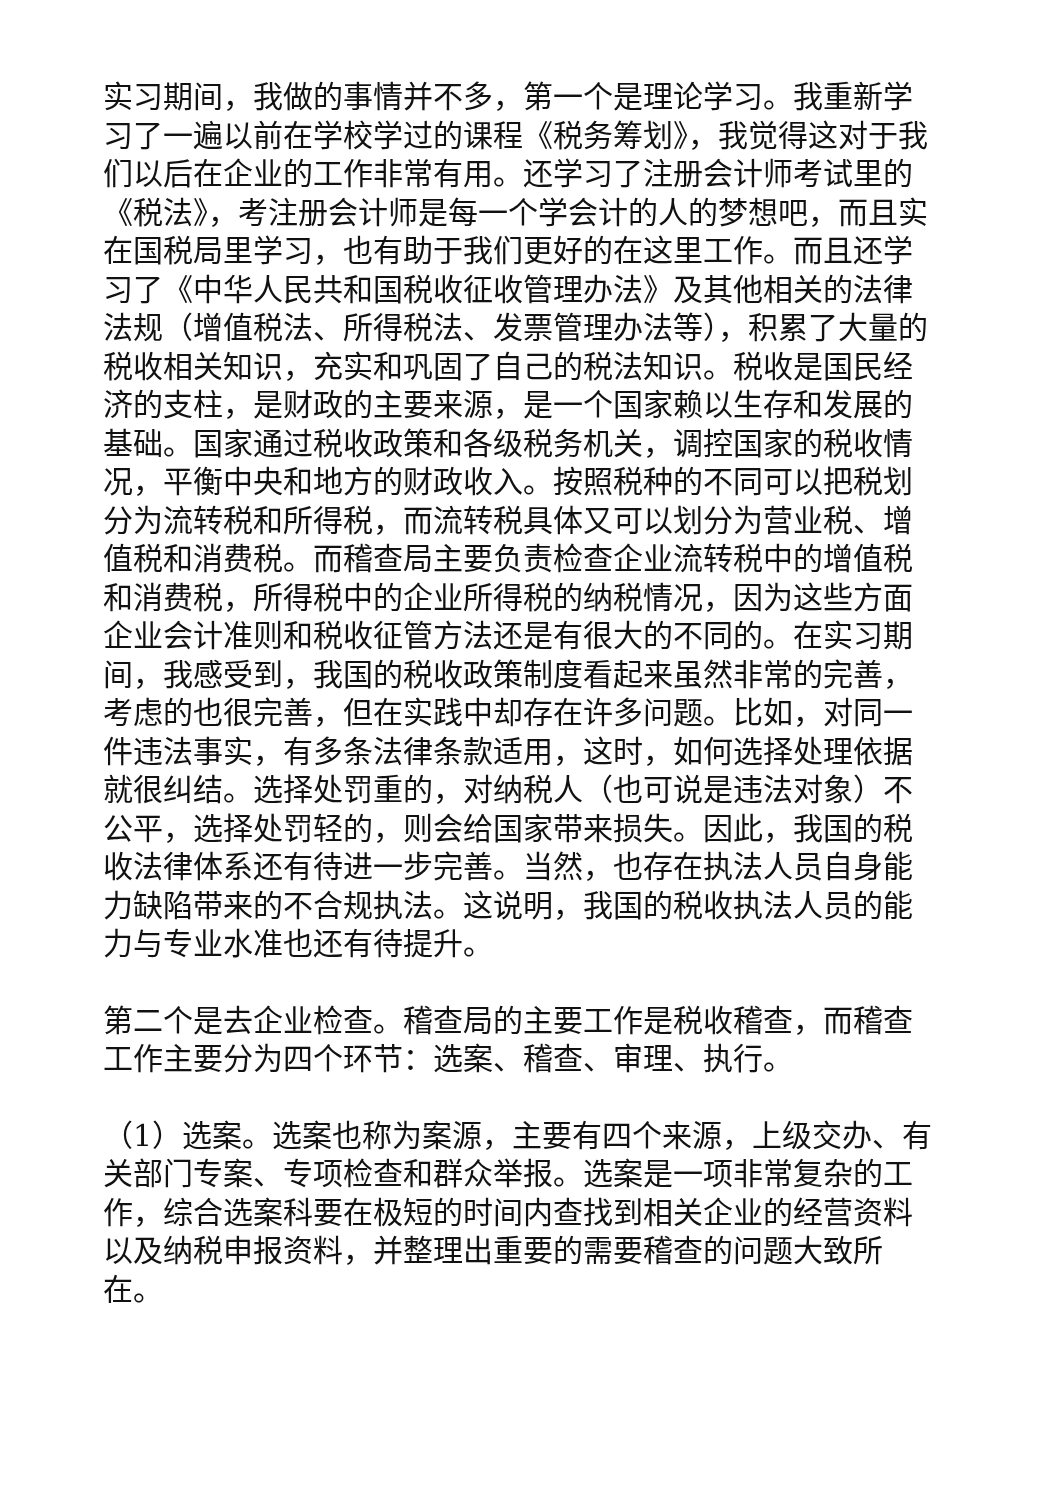实习期间，我做的事情并不多，第一个是理论学习。我重新学习了一遍以前在学校学过的课程《税务筹划》，我觉得这对于我们以后在企业的工作非常有用。还学习了注册会计师考试里的《税法》，考注册会计师是每一个学会计的人的梦想吧，而且实在国税局里学习，也有助于我们更好的在这里工作。而且还学习了《中华人民共和国税收征收管理办法》及其他相关的法律法规（增值税法、所得税法、发票管理办法等），积累了大量的税收相关知识，充实和巩固了自己的税法知识。税收是国民经济的支柱，是财政的主要来源，是一个国家赖以生存和发展的基础。国家通过税收政策和各级税务机关，调控国家的税收情况，平衡中央和地方的财政收入。按照税种的不同可以把税划分为流转税和所得税，而流转税具体又可以划分为营业税、增值税和消费税。而稽查局主要负责检查企业流转税中的增值税和消费税，所得税中的企业所得税的纳税情况，因为这些方面企业会计准则和税收征管方法还是有很大的不同的。在实习期间，我感受到，我国的税收政策制度看起来虽然非常的完善，考虑的也很完善，但在实践中却存在许多问题。比如，对同一件违法事实，有多条法律条款适用，这时，如何选择处理依据就很纠结。选择处罚重的，对纳税人（也可说是违法对象）不公平，选择处罚轻的，则会给国家带来损失。因此，我国的税收法律体系还有待进一步完善。当然，也存在执法人员自身能力缺陷带来的不合规执法。这说明，我国的税收执法人员的能力与专业水准也还有待提升。
第二个是去企业检查。稽查局的主要工作是税收稽查，而稽查工作主要分为四个环节：选案、稽查、审理、执行。
（1）选案。选案也称为案源，主要有四个来源，上级交办、有关部门专案、专项检查和群众举报。选案是一项非常复杂的工作，综合选案科要在极短的时间内查找到相关企业的经营资料以及纳税申报资料，并整理出重要的需要稽查的问题大致所在。